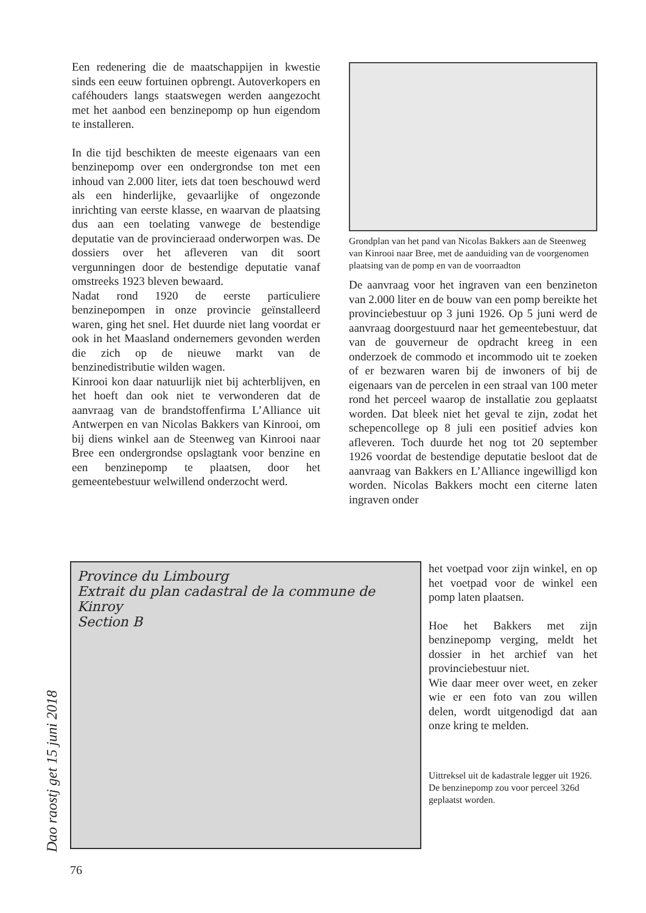Een redenering die de maatschappijen in kwestie sinds een eeuw fortuinen opbrengt. Autoverkopers en caféhouders langs staatswegen werden aangezocht met het aanbod een benzinepomp op hun eigendom te installeren.
In die tijd beschikten de meeste eigenaars van een benzinepomp over een ondergrondse ton met een inhoud van 2.000 liter, iets dat toen beschouwd werd als een hinderlijke, gevaarlijke of ongezonde inrichting van eerste klasse, en waarvan de plaatsing dus aan een toelating vanwege de bestendige deputatie van de provincieraad onderworpen was. De dossiers over het afleveren van dit soort vergunningen door de bestendige deputatie vanaf omstreeks 1923 bleven bewaard.
Nadat rond 1920 de eerste particuliere benzinepompen in onze provincie geïnstalleerd waren, ging het snel. Het duurde niet lang voordat er ook in het Maasland ondernemers gevonden werden die zich op de nieuwe markt van de benzinedistributie wilden wagen.
Kinrooi kon daar natuurlijk niet bij achterblijven, en het hoeft dan ook niet te verwonderen dat de aanvraag van de brandstoffenfirma L’Alliance uit Antwerpen en van Nicolas Bakkers van Kinrooi, om bij diens winkel aan de Steenweg van Kinrooi naar Bree een ondergrondse opslagtank voor benzine en een benzinepomp te plaatsen, door het gemeentebestuur welwillend onderzocht werd.
Grondplan van het pand van Nicolas Bakkers aan de Steenweg van Kinrooi naar Bree, met de aanduiding van de voorgenomen plaatsing van de pomp en van de voorraadton
De aanvraag voor het ingraven van een benzineton van 2.000 liter en de bouw van een pomp bereikte het provinciebestuur op 3 juni 1926. Op 5 juni werd de aanvraag doorgestuurd naar het gemeentebestuur, dat van de gouverneur de opdracht kreeg in een onderzoek de commodo et incommodo uit te zoeken of er bezwaren waren bij de inwoners of bij de eigenaars van de percelen in een straal van 100 meter rond het perceel waarop de installatie zou geplaatst worden. Dat bleek niet het geval te zijn, zodat het schepencollege op 8 juli een positief advies kon afleveren. Toch duurde het nog tot 20 september 1926 voordat de bestendige deputatie besloot dat de aanvraag van Bakkers en L’Alliance ingewilligd kon worden. Nicolas Bakkers mocht een citerne laten ingraven onder
Province du Limbourg
Extrait du plan cadastral de la commune de
Kinroy
Section B
het voetpad voor zijn winkel, en op het voetpad voor de winkel een pomp laten plaatsen.
Hoe het Bakkers met zijn benzinepomp verging, meldt het dossier in het archief van het provinciebestuur niet.
Wie daar meer over weet, en zeker wie er een foto van zou willen delen, wordt uitgenodigd dat aan onze kring te melden.
Uittreksel uit de kadastrale legger uit 1926. De benzinepomp zou voor perceel 326d geplaatst worden.
Dao raostj get 15 juni 2018
76